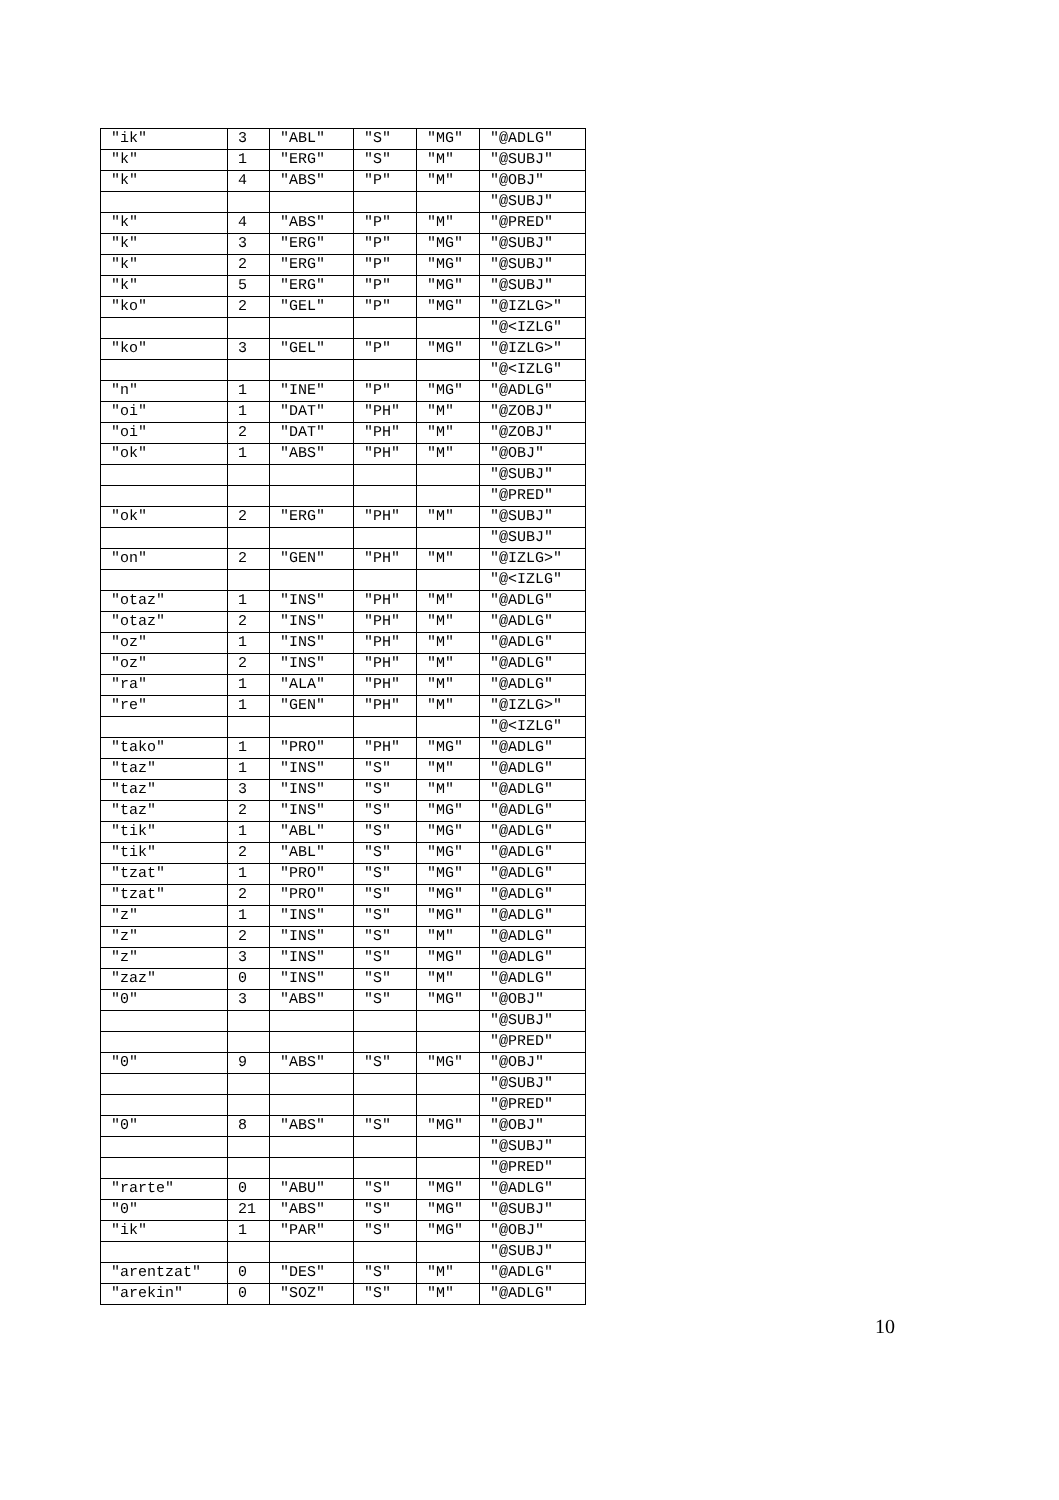| "ik" | 3 | "ABL" | "S" | "MG" | "@ADLG" |
| "k" | 1 | "ERG" | "S" | "M" | "@SUBJ" |
| "k" | 4 | "ABS" | "P" | "M" | "@OBJ" |
| | | | | | "@SUBJ" |
| "k" | 4 | "ABS" | "P" | "M" | "@PRED" |
| "k" | 3 | "ERG" | "P" | "MG" | "@SUBJ" |
| "k" | 2 | "ERG" | "P" | "MG" | "@SUBJ" |
| "k" | 5 | "ERG" | "P" | "MG" | "@SUBJ" |
| "ko" | 2 | "GEL" | "P" | "MG" | "@IZLG>" |
| | | | | | "@<IZLG" |
| "ko" | 3 | "GEL" | "P" | "MG" | "@IZLG>" |
| | | | | | "@<IZLG" |
| "n" | 1 | "INE" | "P" | "MG" | "@ADLG" |
| "oi" | 1 | "DAT" | "PH" | "M" | "@ZOBJ" |
| "oi" | 2 | "DAT" | "PH" | "M" | "@ZOBJ" |
| "ok" | 1 | "ABS" | "PH" | "M" | "@OBJ" |
| | | | | | "@SUBJ" |
| | | | | | "@PRED" |
| "ok" | 2 | "ERG" | "PH" | "M" | "@SUBJ" |
| | | | | | "@SUBJ" |
| "on" | 2 | "GEN" | "PH" | "M" | "@IZLG>" |
| | | | | | "@<IZLG" |
| "otaz" | 1 | "INS" | "PH" | "M" | "@ADLG" |
| "otaz" | 2 | "INS" | "PH" | "M" | "@ADLG" |
| "oz" | 1 | "INS" | "PH" | "M" | "@ADLG" |
| "oz" | 2 | "INS" | "PH" | "M" | "@ADLG" |
| "ra" | 1 | "ALA" | "PH" | "M" | "@ADLG" |
| "re" | 1 | "GEN" | "PH" | "M" | "@IZLG>" |
| | | | | | "@<IZLG" |
| "tako" | 1 | "PRO" | "PH" | "MG" | "@ADLG" |
| "taz" | 1 | "INS" | "S" | "M" | "@ADLG" |
| "taz" | 3 | "INS" | "S" | "M" | "@ADLG" |
| "taz" | 2 | "INS" | "S" | "MG" | "@ADLG" |
| "tik" | 1 | "ABL" | "S" | "MG" | "@ADLG" |
| "tik" | 2 | "ABL" | "S" | "MG" | "@ADLG" |
| "tzat" | 1 | "PRO" | "S" | "MG" | "@ADLG" |
| "tzat" | 2 | "PRO" | "S" | "MG" | "@ADLG" |
| "z" | 1 | "INS" | "S" | "MG" | "@ADLG" |
| "z" | 2 | "INS" | "S" | "M" | "@ADLG" |
| "z" | 3 | "INS" | "S" | "MG" | "@ADLG" |
| "zaz" | 0 | "INS" | "S" | "M" | "@ADLG" |
| "0" | 3 | "ABS" | "S" | "MG" | "@OBJ" |
| | | | | | "@SUBJ" |
| | | | | | "@PRED" |
| "0" | 9 | "ABS" | "S" | "MG" | "@OBJ" |
| | | | | | "@SUBJ" |
| | | | | | "@PRED" |
| "0" | 8 | "ABS" | "S" | "MG" | "@OBJ" |
| | | | | | "@SUBJ" |
| | | | | | "@PRED" |
| "rarte" | 0 | "ABU" | "S" | "MG" | "@ADLG" |
| "0" | 21 | "ABS" | "S" | "MG" | "@SUBJ" |
| "ik" | 1 | "PAR" | "S" | "MG" | "@OBJ" |
| | | | | | "@SUBJ" |
| "arentzat" | 0 | "DES" | "S" | "M" | "@ADLG" |
| "arekin" | 0 | "SOZ" | "S" | "M" | "@ADLG" |
10